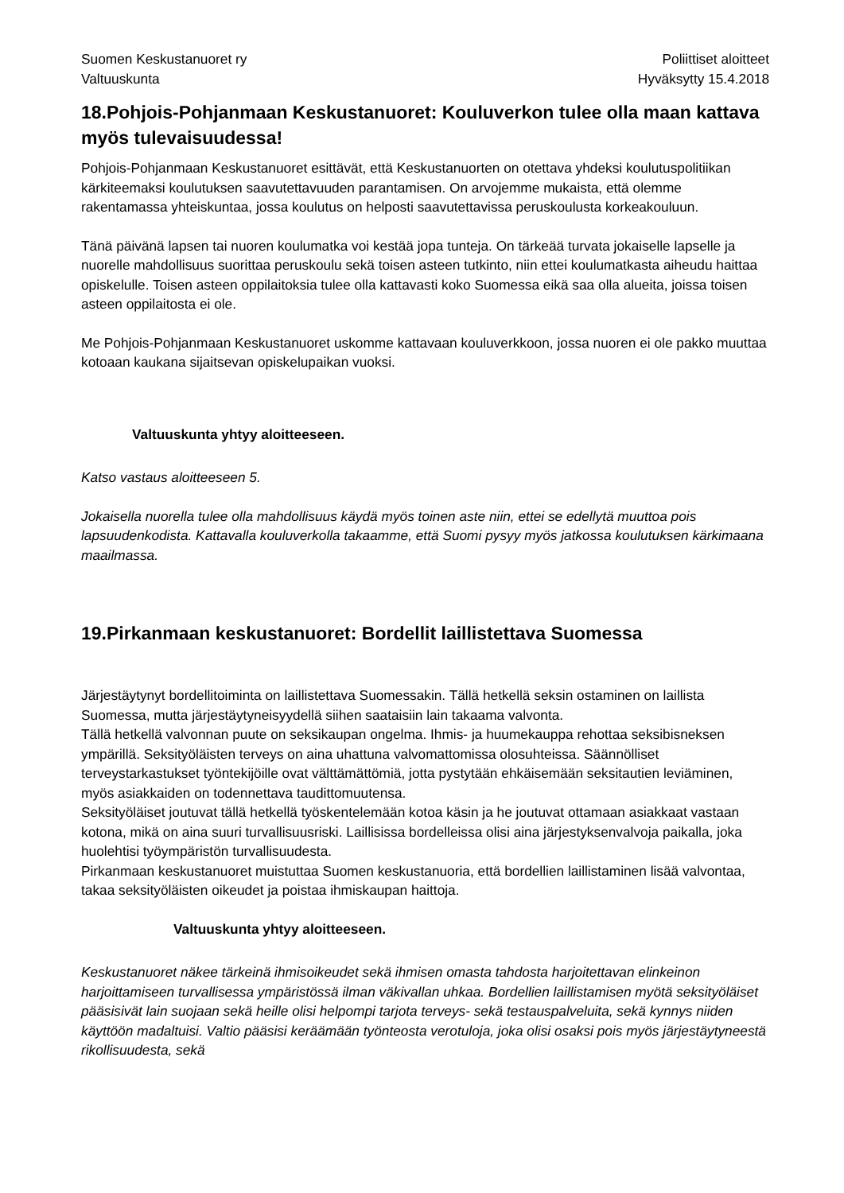Suomen Keskustanuoret ry
Valtuuskunta
Poliittiset aloitteet
Hyväksytty 15.4.2018
18.Pohjois-Pohjanmaan Keskustanuoret: Kouluverkon tulee olla maan kattava myös tulevaisuudessa!
Pohjois-Pohjanmaan Keskustanuoret esittävät, että Keskustanuorten on otettava yhdeksi koulutuspolitiikan kärkiteemaksi koulutuksen saavutettavuuden parantamisen. On arvojemme mukaista, että olemme rakentamassa yhteiskuntaa, jossa koulutus on helposti saavutettavissa peruskoulusta korkeakouluun.
Tänä päivänä lapsen tai nuoren koulumatka voi kestää jopa tunteja. On tärkeää turvata jokaiselle lapselle ja nuorelle mahdollisuus suorittaa peruskoulu sekä toisen asteen tutkinto, niin ettei koulumatkasta aiheudu haittaa opiskelulle. Toisen asteen oppilaitoksia tulee olla kattavasti koko Suomessa eikä saa olla alueita, joissa toisen asteen oppilaitosta ei ole.
Me Pohjois-Pohjanmaan Keskustanuoret uskomme kattavaan kouluverkkoon, jossa nuoren ei ole pakko muuttaa kotoaan kaukana sijaitsevan opiskelupaikan vuoksi.
Valtuuskunta yhtyy aloitteeseen.
Katso vastaus aloitteeseen 5.
Jokaisella nuorella tulee olla mahdollisuus käydä myös toinen aste niin, ettei se edellytä muuttoa pois lapsuudenkodista. Kattavalla kouluverkolla takaamme, että Suomi pysyy myös jatkossa koulutuksen kärkimaana maailmassa.
19.Pirkanmaan keskustanuoret: Bordellit laillistettava Suomessa
Järjestäytynyt bordellitoiminta on laillistettava Suomessakin. Tällä hetkellä seksin ostaminen on laillista Suomessa, mutta järjestäytyneisyydellä siihen saataisiin lain takaama valvonta.
Tällä hetkellä valvonnan puute on seksikaupan ongelma. Ihmis- ja huumekauppa rehottaa seksibisneksen ympärillä. Seksityöläisten terveys on aina uhattuna valvomattomissa olosuhteissa. Säännölliset terveystarkastukset työntekijöille ovat välttämättömiä, jotta pystytään ehkäisemään seksitautien leviäminen, myös asiakkaiden on todennettava taudittomuutensa.
Seksityöläiset joutuvat tällä hetkellä työskentelemään kotoa käsin ja he joutuvat ottamaan asiakkaat vastaan kotona, mikä on aina suuri turvallisuusriski. Laillisissa bordelleissa olisi aina järjestyksenvalvoja paikalla, joka huolehtisi työympäristön turvallisuudesta.
Pirkanmaan keskustanuoret muistuttaa Suomen keskustanuoria, että bordellien laillistaminen lisää valvontaa, takaa seksityöläisten oikeudet ja poistaa ihmiskaupan haittoja.
Valtuuskunta yhtyy aloitteeseen.
Keskustanuoret näkee tärkeinä ihmisoikeudet sekä ihmisen omasta tahdosta harjoitettavan elinkeinon harjoittamiseen turvallisessa ympäristössä ilman väkivallan uhkaa. Bordellien laillistamisen myötä seksityöläiset pääsisivät lain suojaan sekä heille olisi helpompi tarjota terveys- sekä testauspalveluita, sekä kynnys niiden käyttöön madaltuisi. Valtio pääsisi keräämään työnteosta verotuloja, joka olisi osaksi pois myös järjestäytyneestä rikollisuudesta, sekä